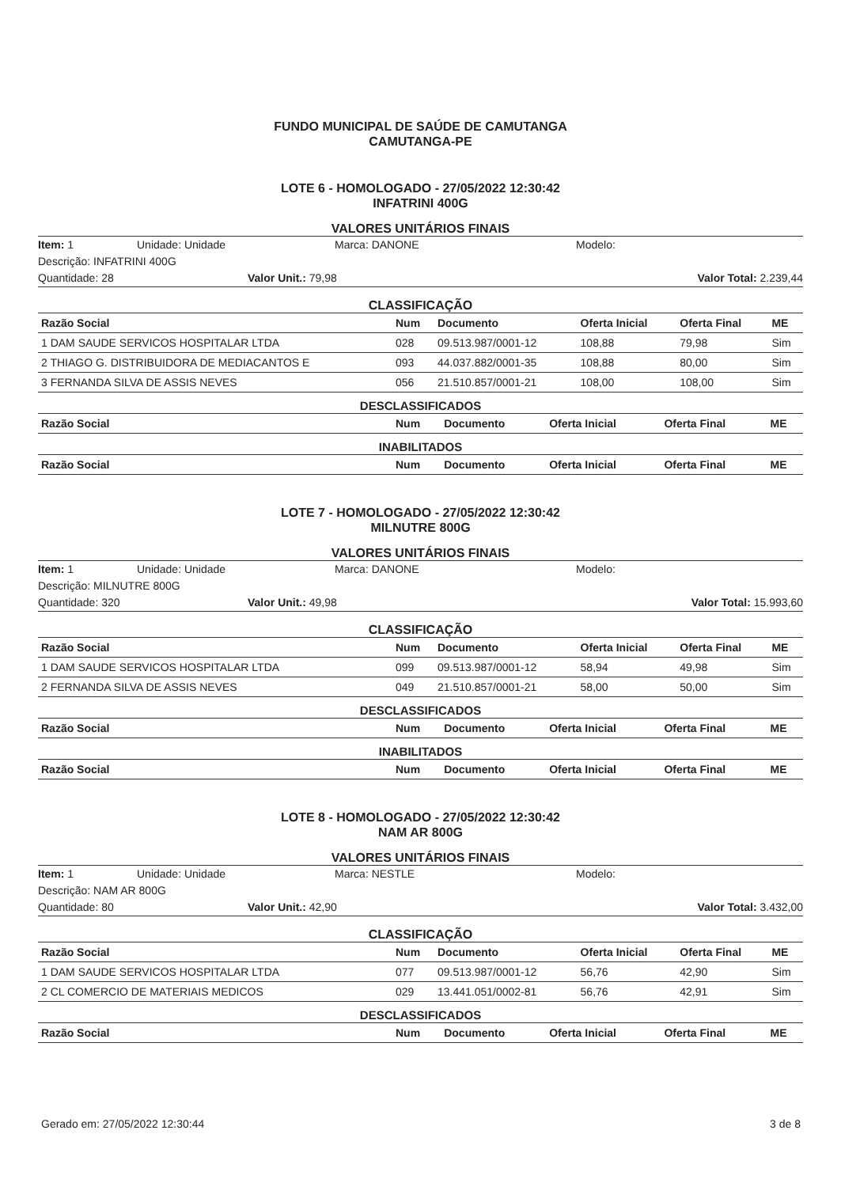FUNDO MUNICIPAL DE SAÚDE DE CAMUTANGA
CAMUTANGA-PE
LOTE 6 - HOMOLOGADO - 27/05/2022 12:30:42
INFATRINI 400G
VALORES UNITÁRIOS FINAIS
Item: 1 Unidade: Unidade Marca: DANONE Modelo:
Descrição: INFATRINI 400G
Quantidade: 28 Valor Unit.: 79,98 Valor Total: 2.239,44
CLASSIFICAÇÃO
| Razão Social | Num | Documento | Oferta Inicial | Oferta Final | ME |
| --- | --- | --- | --- | --- | --- |
| 1 DAM SAUDE SERVICOS HOSPITALAR LTDA | 028 | 09.513.987/0001-12 | 108,88 | 79,98 | Sim |
| 2 THIAGO G. DISTRIBUIDORA DE MEDIACANTOS E | 093 | 44.037.882/0001-35 | 108,88 | 80,00 | Sim |
| 3 FERNANDA SILVA DE ASSIS NEVES | 056 | 21.510.857/0001-21 | 108,00 | 108,00 | Sim |
DESCLASSIFICADOS
| Razão Social | Num | Documento | Oferta Inicial | Oferta Final | ME |
| --- | --- | --- | --- | --- | --- |
INABILITADOS
| Razão Social | Num | Documento | Oferta Inicial | Oferta Final | ME |
| --- | --- | --- | --- | --- | --- |
LOTE 7 - HOMOLOGADO - 27/05/2022 12:30:42
MILNUTRE 800G
VALORES UNITÁRIOS FINAIS
Item: 1 Unidade: Unidade Marca: DANONE Modelo:
Descrição: MILNUTRE 800G
Quantidade: 320 Valor Unit.: 49,98 Valor Total: 15.993,60
CLASSIFICAÇÃO
| Razão Social | Num | Documento | Oferta Inicial | Oferta Final | ME |
| --- | --- | --- | --- | --- | --- |
| 1 DAM SAUDE SERVICOS HOSPITALAR LTDA | 099 | 09.513.987/0001-12 | 58,94 | 49,98 | Sim |
| 2 FERNANDA SILVA DE ASSIS NEVES | 049 | 21.510.857/0001-21 | 58,00 | 50,00 | Sim |
DESCLASSIFICADOS
| Razão Social | Num | Documento | Oferta Inicial | Oferta Final | ME |
| --- | --- | --- | --- | --- | --- |
INABILITADOS
| Razão Social | Num | Documento | Oferta Inicial | Oferta Final | ME |
| --- | --- | --- | --- | --- | --- |
LOTE 8 - HOMOLOGADO - 27/05/2022 12:30:42
NAM AR 800G
VALORES UNITÁRIOS FINAIS
Item: 1 Unidade: Unidade Marca: NESTLE Modelo:
Descrição: NAM AR 800G
Quantidade: 80 Valor Unit.: 42,90 Valor Total: 3.432,00
CLASSIFICAÇÃO
| Razão Social | Num | Documento | Oferta Inicial | Oferta Final | ME |
| --- | --- | --- | --- | --- | --- |
| 1 DAM SAUDE SERVICOS HOSPITALAR LTDA | 077 | 09.513.987/0001-12 | 56,76 | 42,90 | Sim |
| 2 CL COMERCIO DE MATERIAIS MEDICOS | 029 | 13.441.051/0002-81 | 56,76 | 42,91 | Sim |
DESCLASSIFICADOS
| Razão Social | Num | Documento | Oferta Inicial | Oferta Final | ME |
| --- | --- | --- | --- | --- | --- |
Gerado em: 27/05/2022 12:30:44 3 de 8